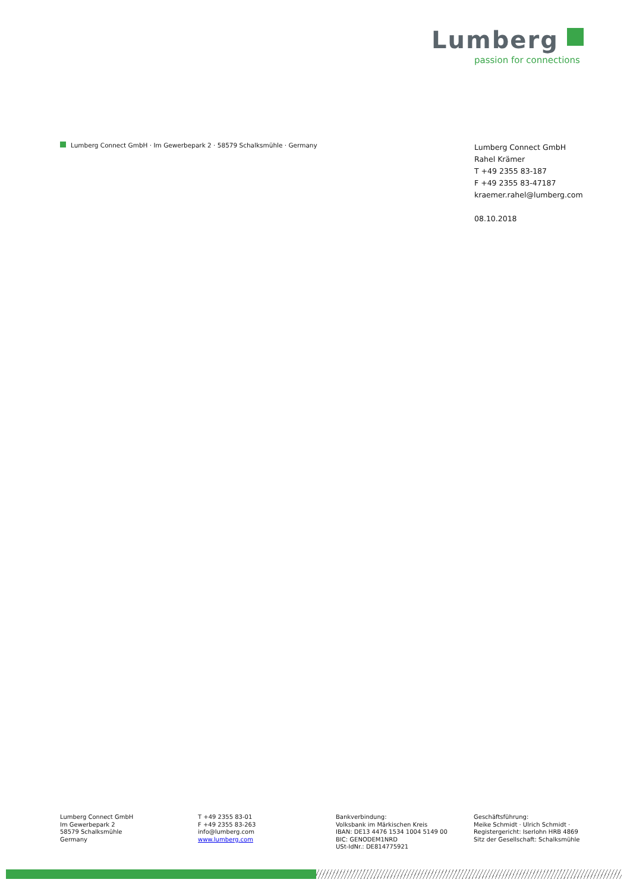Lumberg
passion for connections
Lumberg Connect GmbH · Im Gewerbepark 2 · 58579 Schalksmühle · Germany
Lumberg Connect GmbH
Rahel Krämer
T +49 2355 83-187
F +49 2355 83-47187
kraemer.rahel@lumberg.com
08.10.2018
Lumberg Connect GmbH
Im Gewerbepark 2
58579 Schalksmühle
Germany
T +49 2355 83-01
F +49 2355 83-263
info@lumberg.com
www.lumberg.com
Bankverbindung:
Volksbank im Märkischen Kreis
IBAN: DE13 4476 1534 1004 5149 00
BIC: GENODEM1NRD
USt-IdNr.: DE814775921
Geschäftsführung:
Meike Schmidt · Ulrich Schmidt ·
Registergericht: Iserlohn HRB 4869
Sitz der Gesellschaft: Schalksmühle